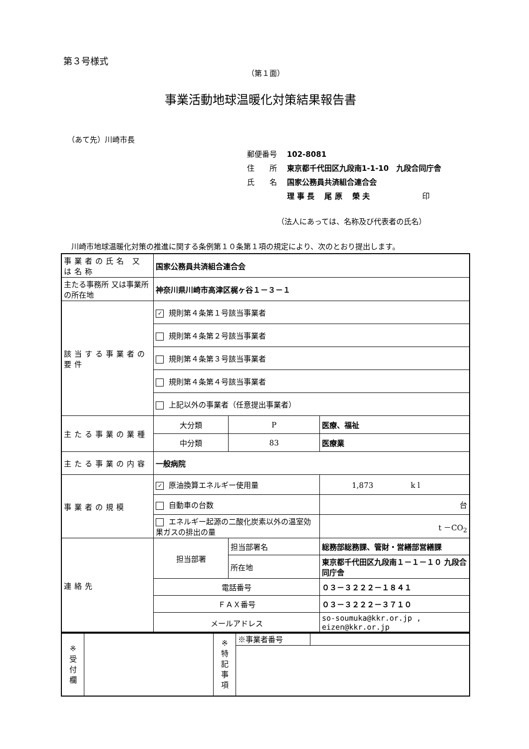第３号様式
（第１面）
事業活動地球温暖化対策結果報告書
（あて先）川崎市長
郵便番号　 102-8081
住　　所　 東京都千代田区九段南1-1-10　九段合同庁舎
氏　　名　 国家公務員共済組合連合会
　　　　　 理 事 長　 尾 原　 榮 夫　　　　　　　印
（法人にあっては、名称及び代表者の氏名）
川崎市地球温暖化対策の推進に関する条例第１０条第１項の規定により、次のとおり提出します。
| 事業者の氏名 又は名称 | 国家公務員共済組合連合会 | | | | |
| 主たる事務所 又は事業所の所在地 | 神奈川県川崎市高津区梶ヶ谷１－３－１ | | | | |
| 該当する事業者の要件 | ✓ 規則第４条第１号該当事業者 | | | | |
| | 規則第４条第２号該当事業者 | | | | |
| | 規則第４条第３号該当事業者 | | | | |
| | 規則第４条第４号該当事業者 | | | | |
| | 上記以外の事業者（任意提出事業者） | | | | |
| 主たる事業の業種 | 大分類 | P | 医療、福祉 | | |
| | 中分類 | 83 | 医療業 | | |
| 主たる事業の内容 | 一般病院 | | | | |
| 事業者の規模 | ✓ 原油換算エネルギー使用量 | | | | 1,873 k l |
| | 自動車の台数 | | | | 台 |
| | エネルギー起源の二酸化炭素以外の温室効果ガスの排出の量 | | | | t －CO<sub>2</sub> |
| 連絡先 | 担当部署 | 担当部署名 | | 総務部総務課、管財・営繕部営繕課 | |
| | | 所在地 | | 東京都千代田区九段南１－１－１０ 九段合同庁舎 | |
| | 電話番号 | | | ０３－３２２２－１８４１ | |
| | ＦＡＸ番号 | | | ０３－３２２２－３７１０ | |
| | メールアドレス | | | so-soumuka@kkr.or.jp , eizen@kkr.or.jp | |
| ※ 受 付 欄 | | ※ 特 記 事 項 | ※事業者番号 | |